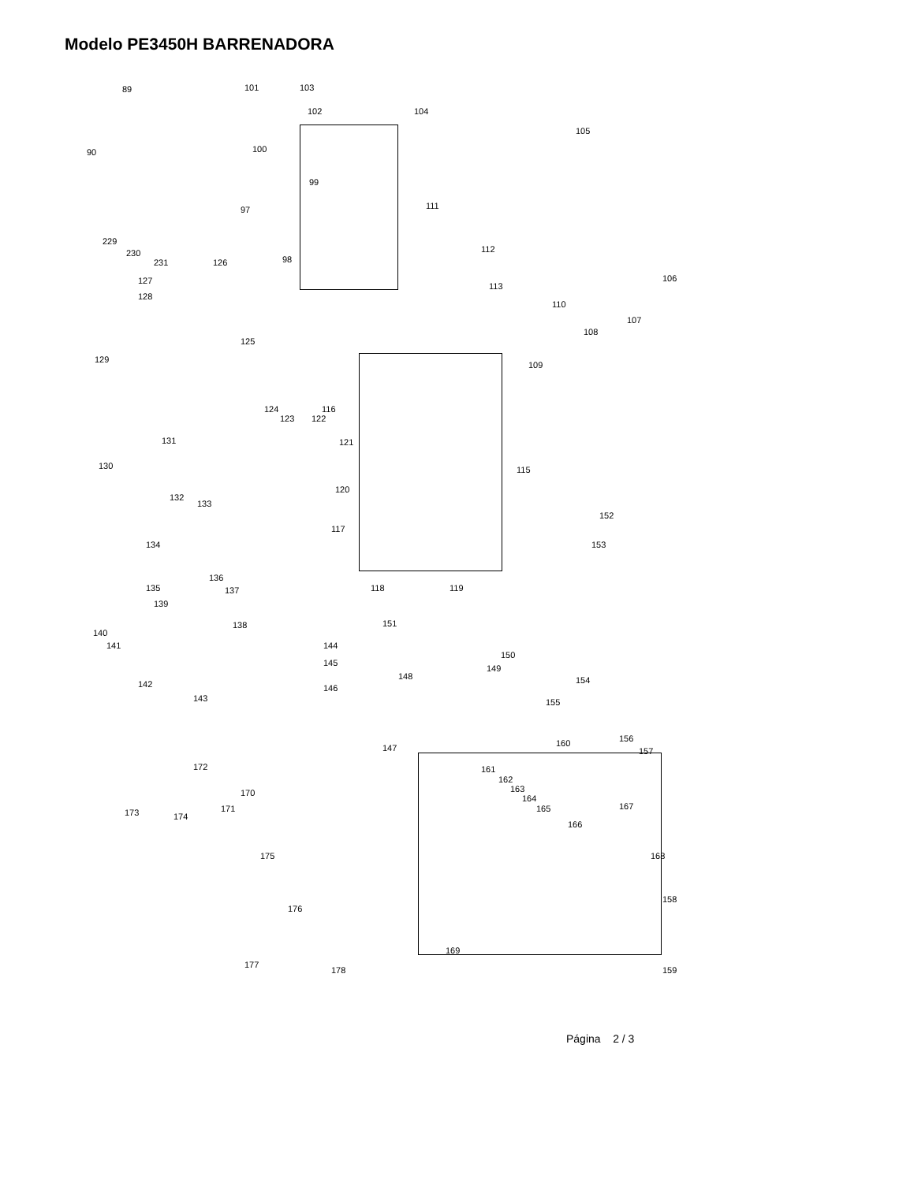Modelo PE3450H BARRENADORA
89
90
101 103
102 104
105
100
99
97 111
112
98
106
229
230
231 126
127
128
113
110
107
108
125
129
109
124
123 122
116
121 131
130 115
132
133
120
152
117
134 153
136
135 137 118 119
139
138 151
140
141 144
150
145
149
148 154 142 146
143 155
147
156 160
157
172 161
162
163 170
164
171 167
173 174
165
166
175 168
158
176
169
177
178 159
Página 2 / 3